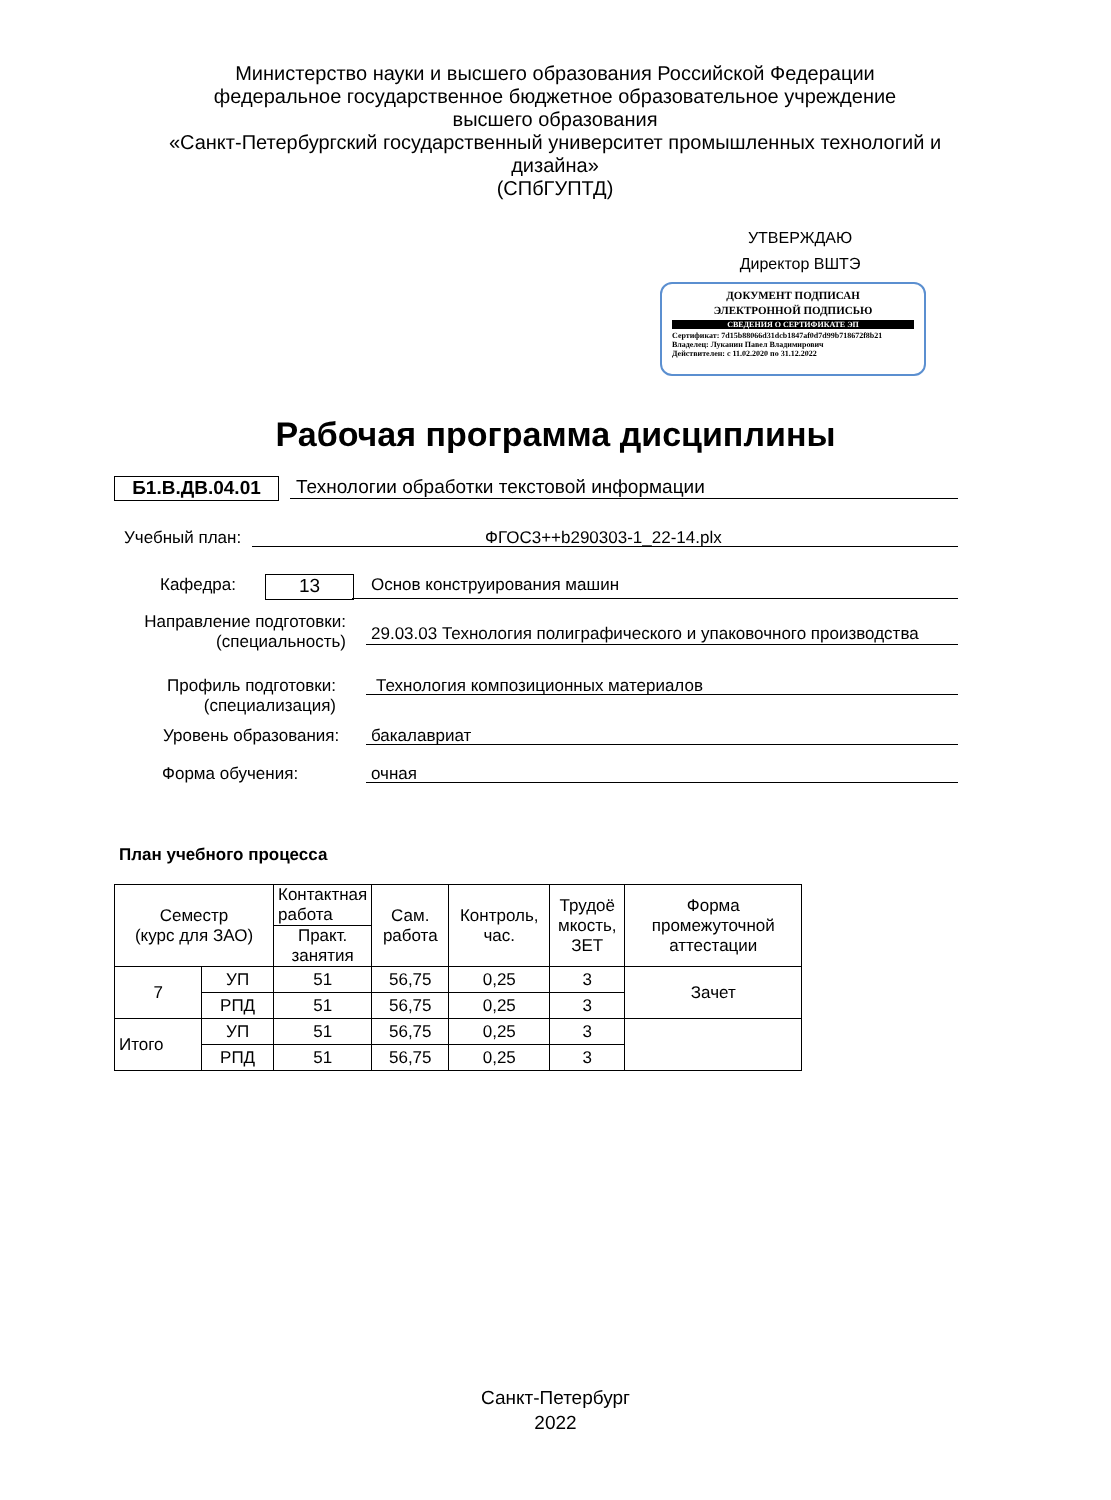Министерство науки и высшего образования Российской Федерации
федеральное государственное бюджетное образовательное учреждение
высшего образования
«Санкт-Петербургский государственный университет промышленных технологий и дизайна»
(СПбГУПТД)
УТВЕРЖДАЮ
Директор ВШТЭ
ДОКУМЕНТ ПОДПИСАН
ЭЛЕКТРОННОЙ ПОДПИСЬЮ
СВЕДЕНИЯ О СЕРТИФИКАТЕ ЭП
Сертификат: 7d15b88066d31dcb1847af0d7d99b718672f8b21
Владелец: Луканин Павел Владимирович
Действителен: с 11.02.2020 по 31.12.2022
Рабочая программа дисциплины
Б1.В.ДВ.04.01
Технологии обработки текстовой информации
Учебный план: ФГОС3++b290303-1_22-14.plx
Кафедра: 13 Основ конструирования машин
Направление подготовки:
(специальность)
29.03.03 Технология полиграфического и упаковочного производства
Профиль подготовки:
(специализация)
Технология композиционных материалов
Уровень образования: бакалавриат
Форма обучения: очная
План учебного процесса
| Семестр (курс для ЗАО) | | Контактная работа | Сам. работа | Контроль, час. | Трудоё мкость, ЗЕТ | Форма промежуточной аттестации |
| --- | --- | --- | --- | --- | --- | --- |
| | | Практ. занятия | | | | |
| 7 | УП | 51 | 56,75 | 0,25 | 3 | Зачет |
| | РПД | 51 | 56,75 | 0,25 | 3 | |
| Итого | УП | 51 | 56,75 | 0,25 | 3 | |
| | РПД | 51 | 56,75 | 0,25 | 3 | |
Санкт-Петербург
2022